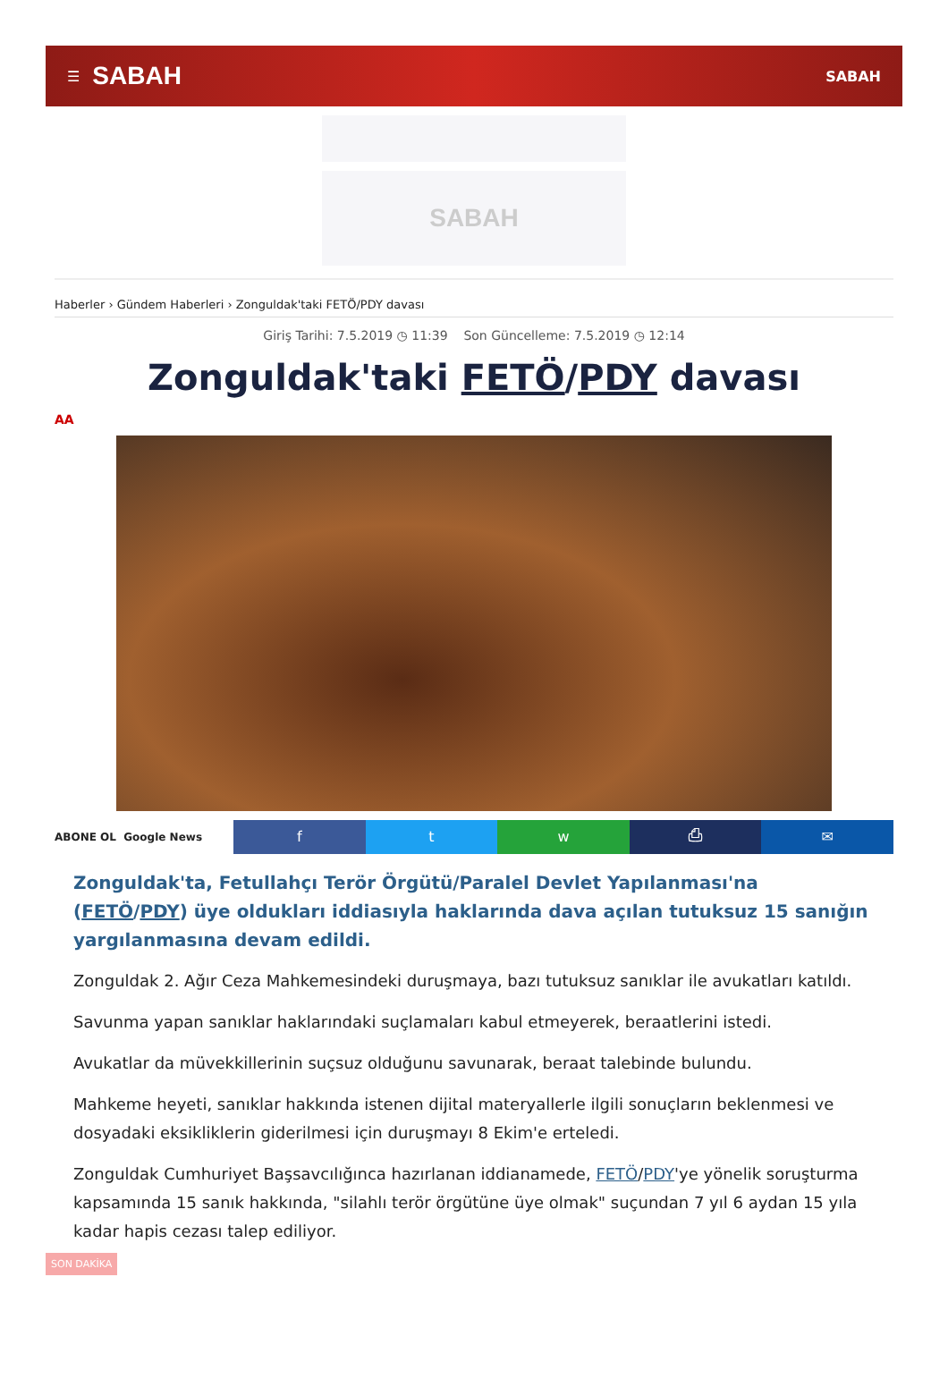☰ SABAH SABAH
SABAH
Haberler › Gündem Haberleri › Zonguldak'taki FETÖ/PDY davası
Giriş Tarihi: 7.5.2019 ◷ 11:39 Son Güncelleme: 7.5.2019 ◷ 12:14
Zonguldak'taki FETÖ/PDY davası
AA
ABONE OL Google News
f t w ⎙ ✉
Zonguldak'ta, Fetullahçı Terör Örgütü/Paralel Devlet Yapılanması'na (FETÖ/PDY) üye oldukları iddiasıyla haklarında dava açılan tutuksuz 15 sanığın yargılanmasına devam edildi.
Zonguldak 2. Ağır Ceza Mahkemesindeki duruşmaya, bazı tutuksuz sanıklar ile avukatları katıldı.
Savunma yapan sanıklar haklarındaki suçlamaları kabul etmeyerek, beraatlerini istedi.
Avukatlar da müvekkillerinin suçsuz olduğunu savunarak, beraat talebinde bulundu.
Mahkeme heyeti, sanıklar hakkında istenen dijital materyallerle ilgili sonuçların beklenmesi ve dosyadaki eksikliklerin giderilmesi için duruşmayı 8 Ekim'e erteledi.
Zonguldak Cumhuriyet Başsavcılığınca hazırlanan iddianamede, FETÖ/PDY'ye yönelik soruşturma kapsamında 15 sanık hakkında, "silahlı terör örgütüne üye olmak" suçundan 7 yıl 6 aydan 15 yıla kadar hapis cezası talep ediliyor.
SON DAKİKA